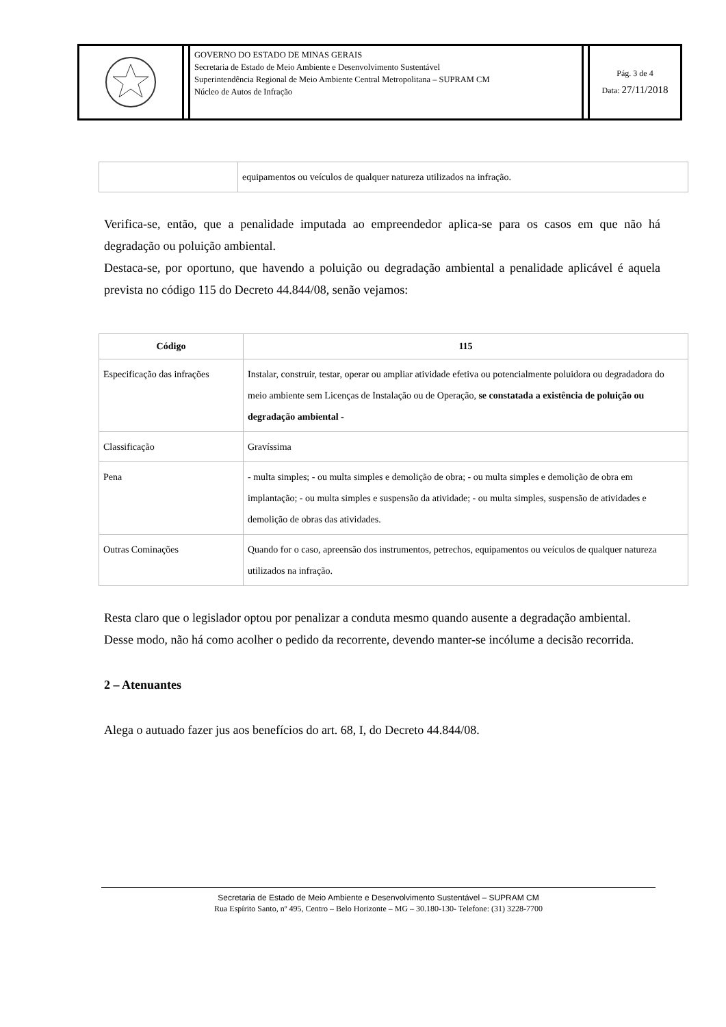GOVERNO DO ESTADO DE MINAS GERAIS
Secretaria de Estado de Meio Ambiente e Desenvolvimento Sustentável
Superintendência Regional de Meio Ambiente Central Metropolitana – SUPRAM CM
Núcleo de Autos de Infração
Pág. 3 de 4
Data: 27/11/2018
| | equipamentos ou veículos de qualquer natureza utilizados na infração. |
Verifica-se, então, que a penalidade imputada ao empreendedor aplica-se para os casos em que não há degradação ou poluição ambiental.
Destaca-se, por oportuno, que havendo a poluição ou degradação ambiental a penalidade aplicável é aquela prevista no código 115 do Decreto 44.844/08, senão vejamos:
| Código | 115 |
| --- | --- |
| Especificação das infrações | Instalar, construir, testar, operar ou ampliar atividade efetiva ou potencialmente poluidora ou degradadora do meio ambiente sem Licenças de Instalação ou de Operação, se constatada a existência de poluição ou degradação ambiental - |
| Classificação | Gravíssima |
| Pena | - multa simples; - ou multa simples e demolição de obra; - ou multa simples e demolição de obra em implantação; - ou multa simples e suspensão da atividade; - ou multa simples, suspensão de atividades e demolição de obras das atividades. |
| Outras Cominações | Quando for o caso, apreensão dos instrumentos, petrechos, equipamentos ou veículos de qualquer natureza utilizados na infração. |
Resta claro que o legislador optou por penalizar a conduta mesmo quando ausente a degradação ambiental.
Desse modo, não há como acolher o pedido da recorrente, devendo manter-se incólume a decisão recorrida.
2 – Atenuantes
Alega o autuado fazer jus aos benefícios do art. 68, I, do Decreto 44.844/08.
Secretaria de Estado de Meio Ambiente e Desenvolvimento Sustentável – SUPRAM CM
Rua Espírito Santo, nº 495, Centro – Belo Horizonte – MG – 30.180-130- Telefone: (31) 3228-7700